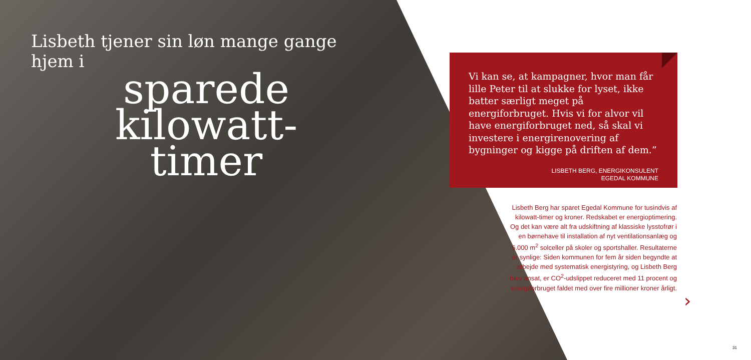Lisbeth tjener sin løn mange gange hjem i
sparede
kilowatt-timer
Vi kan se, at kampagner, hvor man får lille Peter til at slukke for lyset, ikke batter særligt meget på energiforbruget. Hvis vi for alvor vil have energiforbruget ned, så skal vi investe­re i energirenovering af bygninger og kigge på driften af dem.”
LISBETH BERG, ENERGIKONSULENT
EGEDAL KOMMUNE
Lisbeth Berg har sparet Egedal Kommune for tusindvis af kilowatt-timer og kroner. Redskabet er energiopti­mering. Og det kan være alt fra udskiftning af klas­siske lysstofrør i en børnehave til installation af nyt ventilationsanlæg og 6.000 m<sup>2</sup> solceller på skoler og sportshaller. Resultaterne er synlige: Siden kommunen for fem år siden begyndte at arbej­de med systematisk energistyring, og Lisbeth Berg blev ansat, er CO<sup>2</sup>-udslippet reduceret med 11 procent og energiforbruget faldet med over fire millioner kroner årligt.
›
31